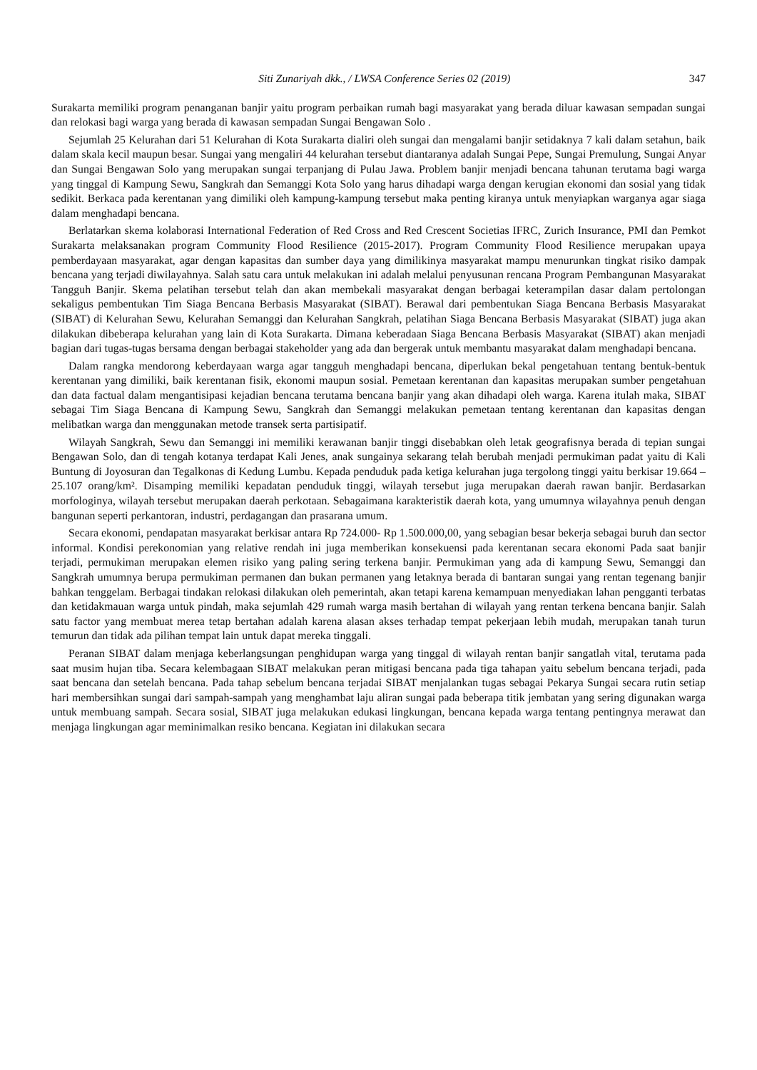Siti Zunariyah dkk., / LWSA Conference Series 02 (2019) 347
Surakarta memiliki program penanganan banjir yaitu program perbaikan rumah bagi masyarakat yang berada diluar kawasan sempadan sungai dan relokasi bagi warga yang berada di kawasan sempadan Sungai Bengawan Solo .
Sejumlah 25 Kelurahan dari 51 Kelurahan di Kota Surakarta dialiri oleh sungai dan mengalami banjir setidaknya 7 kali dalam setahun, baik dalam skala kecil maupun besar. Sungai yang mengaliri 44 kelurahan tersebut diantaranya adalah Sungai Pepe, Sungai Premulung, Sungai Anyar dan Sungai Bengawan Solo yang merupakan sungai terpanjang di Pulau Jawa. Problem banjir menjadi bencana tahunan terutama bagi warga yang tinggal di Kampung Sewu, Sangkrah dan Semanggi Kota Solo yang harus dihadapi warga dengan kerugian ekonomi dan sosial yang tidak sedikit. Berkaca pada kerentanan yang dimiliki oleh kampung-kampung tersebut maka penting kiranya untuk menyiapkan warganya agar siaga dalam menghadapi bencana.
Berlatarkan skema kolaborasi International Federation of Red Cross and Red Crescent Societias IFRC, Zurich Insurance, PMI dan Pemkot Surakarta melaksanakan program Community Flood Resilience (2015-2017). Program Community Flood Resilience merupakan upaya pemberdayaan masyarakat, agar dengan kapasitas dan sumber daya yang dimilikinya masyarakat mampu menurunkan tingkat risiko dampak bencana yang terjadi diwilayahnya. Salah satu cara untuk melakukan ini adalah melalui penyusunan rencana Program Pembangunan Masyarakat Tangguh Banjir. Skema pelatihan tersebut telah dan akan membekali masyarakat dengan berbagai keterampilan dasar dalam pertolongan sekaligus pembentukan Tim Siaga Bencana Berbasis Masyarakat (SIBAT). Berawal dari pembentukan Siaga Bencana Berbasis Masyarakat (SIBAT) di Kelurahan Sewu, Kelurahan Semanggi dan Kelurahan Sangkrah, pelatihan Siaga Bencana Berbasis Masyarakat (SIBAT) juga akan dilakukan dibeberapa kelurahan yang lain di Kota Surakarta. Dimana keberadaan Siaga Bencana Berbasis Masyarakat (SIBAT) akan menjadi bagian dari tugas-tugas bersama dengan berbagai stakeholder yang ada dan bergerak untuk membantu masyarakat dalam menghadapi bencana.
Dalam rangka mendorong keberdayaan warga agar tangguh menghadapi bencana, diperlukan bekal pengetahuan tentang bentuk-bentuk kerentanan yang dimiliki, baik kerentanan fisik, ekonomi maupun sosial. Pemetaan kerentanan dan kapasitas merupakan sumber pengetahuan dan data factual dalam mengantisipasi kejadian bencana terutama bencana banjir yang akan dihadapi oleh warga. Karena itulah maka, SIBAT sebagai Tim Siaga Bencana di Kampung Sewu, Sangkrah dan Semanggi melakukan pemetaan tentang kerentanan dan kapasitas dengan melibatkan warga dan menggunakan metode transek serta partisipatif.
Wilayah Sangkrah, Sewu dan Semanggi ini memiliki kerawanan banjir tinggi disebabkan oleh letak geografisnya berada di tepian sungai Bengawan Solo, dan di tengah kotanya terdapat Kali Jenes, anak sungainya sekarang telah berubah menjadi permukiman padat yaitu di Kali Buntung di Joyosuran dan Tegalkonas di Kedung Lumbu. Kepada penduduk pada ketiga kelurahan juga tergolong tinggi yaitu berkisar 19.664 – 25.107 orang/km². Disamping memiliki kepadatan penduduk tinggi, wilayah tersebut juga merupakan daerah rawan banjir. Berdasarkan morfologinya, wilayah tersebut merupakan daerah perkotaan. Sebagaimana karakteristik daerah kota, yang umumnya wilayahnya penuh dengan bangunan seperti perkantoran, industri, perdagangan dan prasarana umum.
Secara ekonomi, pendapatan masyarakat berkisar antara Rp 724.000- Rp 1.500.000,00, yang sebagian besar bekerja sebagai buruh dan sector informal. Kondisi perekonomian yang relative rendah ini juga memberikan konsekuensi pada kerentanan secara ekonomi Pada saat banjir terjadi, permukiman merupakan elemen risiko yang paling sering terkena banjir. Permukiman yang ada di kampung Sewu, Semanggi dan Sangkrah umumnya berupa permukiman permanen dan bukan permanen yang letaknya berada di bantaran sungai yang rentan tegenang banjir bahkan tenggelam. Berbagai tindakan relokasi dilakukan oleh pemerintah, akan tetapi karena kemampuan menyediakan lahan pengganti terbatas dan ketidakmauan warga untuk pindah, maka sejumlah 429 rumah warga masih bertahan di wilayah yang rentan terkena bencana banjir. Salah satu factor yang membuat merea tetap bertahan adalah karena alasan akses terhadap tempat pekerjaan lebih mudah, merupakan tanah turun temurun dan tidak ada pilihan tempat lain untuk dapat mereka tinggali.
Peranan SIBAT dalam menjaga keberlangsungan penghidupan warga yang tinggal di wilayah rentan banjir sangatlah vital, terutama pada saat musim hujan tiba. Secara kelembagaan SIBAT melakukan peran mitigasi bencana pada tiga tahapan yaitu sebelum bencana terjadi, pada saat bencana dan setelah bencana. Pada tahap sebelum bencana terjadai SIBAT menjalankan tugas sebagai Pekarya Sungai secara rutin setiap hari membersihkan sungai dari sampah-sampah yang menghambat laju aliran sungai pada beberapa titik jembatan yang sering digunakan warga untuk membuang sampah. Secara sosial, SIBAT juga melakukan edukasi lingkungan, bencana kepada warga tentang pentingnya merawat dan menjaga lingkungan agar meminimalkan resiko bencana. Kegiatan ini dilakukan secara